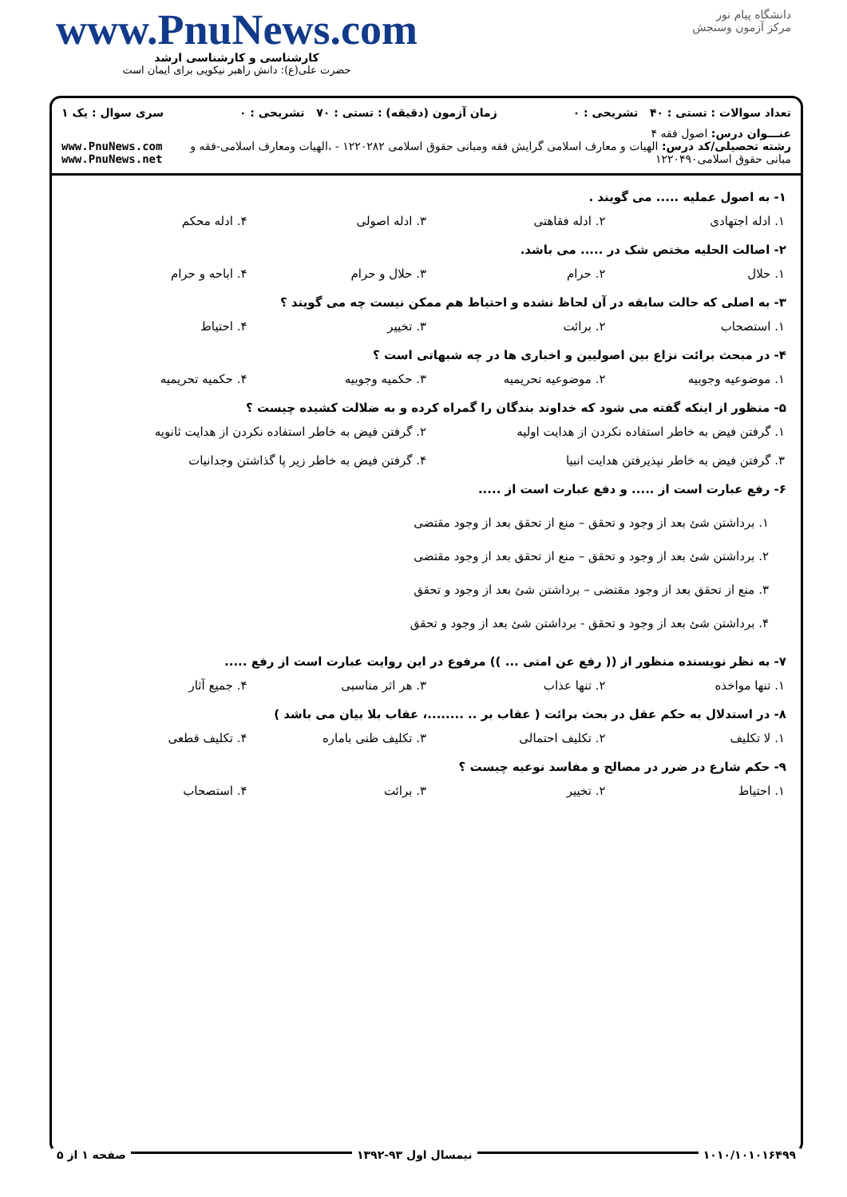دانشگاه پیام نور
مرکز آزمون وسنجش
www.PnuNews.com
کارشناسی و کارشناسی ارشد
حضرت علی(ع): دانش راهبر نیکویی برای ایمان است
تعداد سوالات : تستی : ۴۰ تشریحی : ۰ زمان آزمون (دقیقه) : تستی : ۷۰ تشریحی : ۰ سری سوال : یک ۱
عنـــوان درس: اصول فقه ۴
رشته تحصیلی/کد درس: الهیات و معارف اسلامی گرایش فقه ومبانی حقوق اسلامی ۱۲۲۰۲۸۲ - ،الهیات ومعارف اسلامی-فقه و مبانی حقوق اسلامی۱۲۲۰۴۹۰
www.PnuNews.com
www.PnuNews.net
۱- به اصول عملیه ..... می گویند .
۱. ادله اجتهادی ۲. ادله فقاهتی ۳. ادله اصولی ۴. ادله محکم
۲- اصالت الحلیه مختص شک در ..... می باشد.
۱. حلال ۲. حرام ۳. حلال و حرام ۴. اباحه و حرام
۳- به اصلی که حالت سابقه در آن لحاظ نشده و احتیاط هم ممکن نیست چه می گویند ؟
۱. استصحاب ۲. برائت ۳. تخییر ۴. احتیاط
۴- در مبحث برائت نزاع بین اصولیین و اخباری ها در چه شبهاتی است ؟
۱. موضوعیه وجوبیه ۲. موضوعیه تحریمیه ۳. حکمیه وجوبیه ۴. حکمیه تحریمیه
۵- منظور از اینکه گفته می شود که خداوند بندگان را گمراه کرده و به ضلالت کشیده چیست ؟
۱. گرفتن فیض به خاطر استفاده نکردن از هدایت اولیه ۲. گرفتن فیض به خاطر استفاده نکردن از هدایت ثانویه ۳. گرفتن فیض به خاطر نپذیرفتن هدایت انبیا ۴. گرفتن فیض به خاطر زیر پا گذاشتن وجدانیات
۶- رفع عبارت است از ..... و دفع عبارت است از .....
۱. برداشتن شئ بعد از وجود و تحقق – منع از تحقق بعد از وجود مقتضی
۲. برداشتن شئ بعد از وجود و تحقق – منع از تحقق بعد از وجود مقتضی
۳. منع از تحقق بعد از وجود مقتضی – برداشتن شئ بعد از وجود و تحقق
۴. برداشتن شئ بعد از وجود و تحقق - برداشتن شئ بعد از وجود و تحقق
۷- به نظر نویسنده منظور از (( رفع عن امتی ... )) مرفوع در این روایت عبارت است از رفع .....
۱. تنها مواخذه ۲. تنها عذاب ۳. هر اثر مناسبی ۴. جمیع آثار
۸- در استدلال به حکم عقل در بحث برائت ( عقاب بر .. ........، عقاب بلا بیان می باشد )
۱. لا تکلیف ۲. تکلیف احتمالی ۳. تکلیف ظنی باماره ۴. تکلیف قطعی
۹- حکم شارع در ضرر در مصالح و مفاسد نوعیه چیست ؟
۱. احتیاط ۲. تخییر ۳. برائت ۴. استصحاب
۱۰۱۰/۱۰۱۰۱۶۴۹۹ نیمسال اول ۹۳-۱۳۹۲ صفحه ۱ از ۵